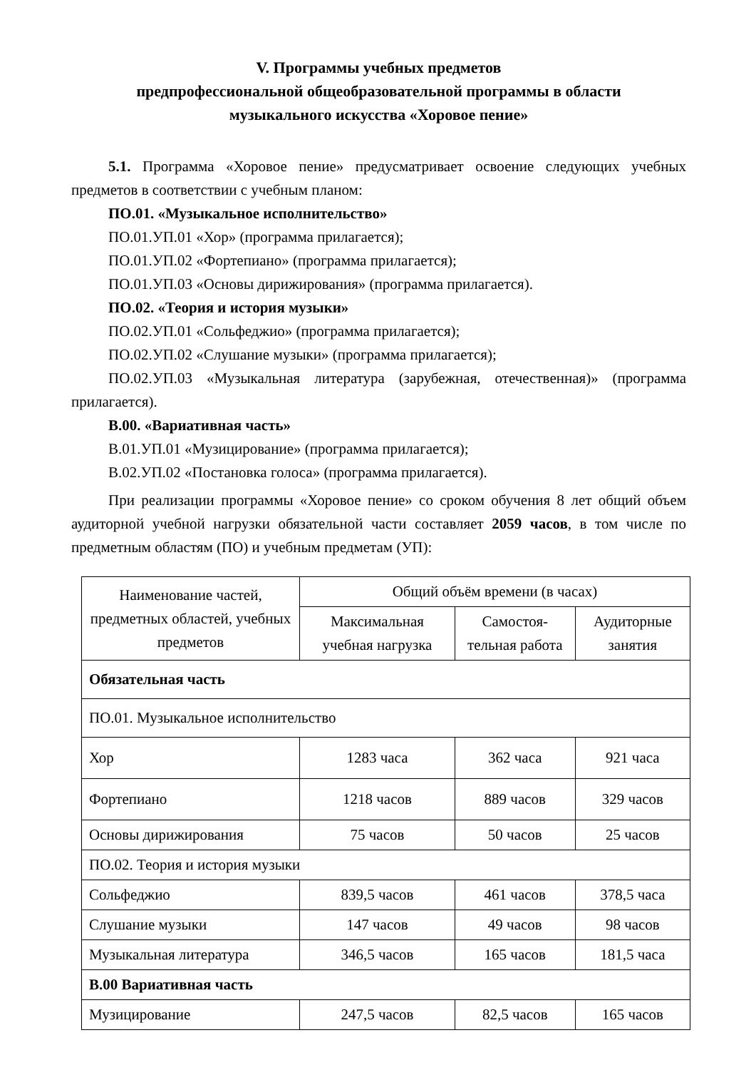V. Программы учебных предметов
предпрофессиональной общеобразовательной программы в области
музыкального искусства «Хоровое пение»
5.1. Программа «Хоровое пение» предусматривает освоение следующих учебных предметов в соответствии с учебным планом:
ПО.01. «Музыкальное исполнительство»
ПО.01.УП.01 «Хор» (программа прилагается);
ПО.01.УП.02 «Фортепиано» (программа прилагается);
ПО.01.УП.03 «Основы дирижирования» (программа прилагается).
ПО.02. «Теория и история музыки»
ПО.02.УП.01 «Сольфеджио» (программа прилагается);
ПО.02.УП.02 «Слушание музыки» (программа прилагается);
ПО.02.УП.03 «Музыкальная литература (зарубежная, отечественная)» (программа прилагается).
В.00. «Вариативная часть»
В.01.УП.01 «Музицирование» (программа прилагается);
В.02.УП.02 «Постановка голоса» (программа прилагается).
При реализации программы «Хоровое пение» со сроком обучения 8 лет общий объем аудиторной учебной нагрузки обязательной части составляет 2059 часов, в том числе по предметным областям (ПО) и учебным предметам (УП):
| Наименование частей, предметных областей, учебных предметов | Общий объём времени (в часах) | | |
| --- | --- | --- | --- |
| | Максимальная учебная нагрузка | Самостоя-тельная работа | Аудиторные занятия |
| Обязательная часть | | | |
| ПО.01. Музыкальное исполнительство | | | |
| Хор | 1283 часа | 362 часа | 921 часа |
| Фортепиано | 1218 часов | 889 часов | 329 часов |
| Основы дирижирования | 75 часов | 50 часов | 25 часов |
| ПО.02. Теория и история музыки | | | |
| Сольфеджио | 839,5 часов | 461 часов | 378,5 часа |
| Слушание музыки | 147 часов | 49 часов | 98 часов |
| Музыкальная литература | 346,5 часов | 165 часов | 181,5 часа |
| В.00 Вариативная часть | | | |
| Музицирование | 247,5 часов | 82,5 часов | 165 часов |